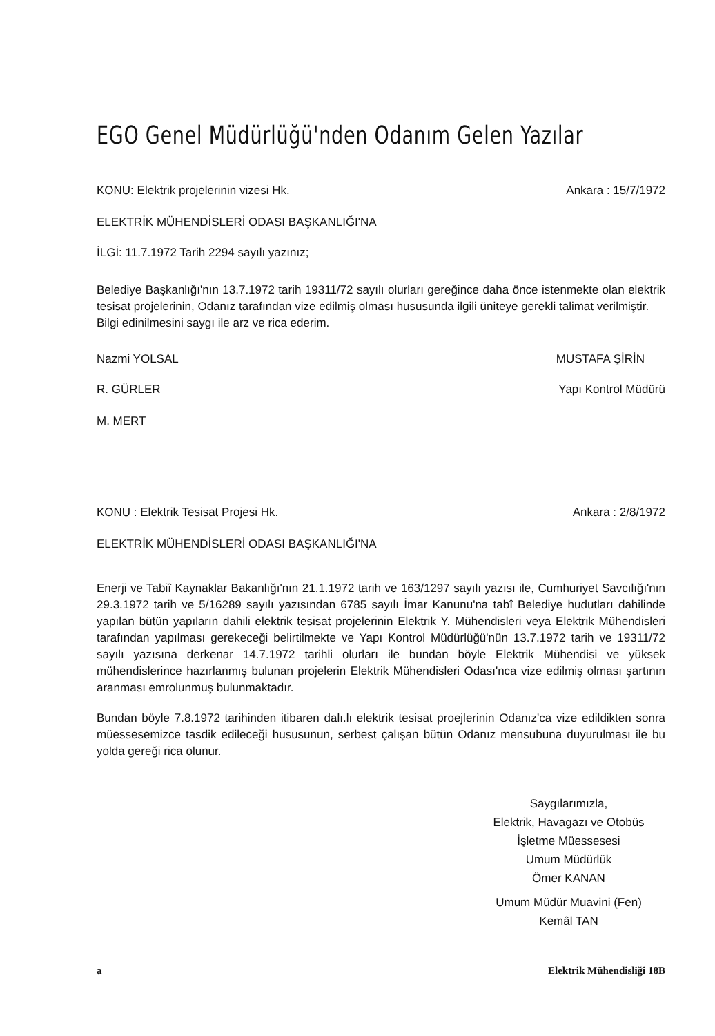EGO Genel Müdürlüğü'nden Odanım Gelen Yazılar
KONU: Elektrik projelerinin vizesi Hk. Ankara : 15/7/1972
ELEKTRİK MÜHENDİSLERİ ODASI BAŞKANLIĞI'NA
İLGİ: 11.7.1972 Tarih 2294 sayılı yazınız;
Belediye Başkanlığı'nın 13.7.1972 tarih 19311/72 sayılı olurları gereğince daha önce istenmekte olan elektrik tesisat projelerinin, Odanız tarafından vize edilmiş olması hususunda ilgili üniteye gerekli talimat verilmiştir.
Bilgi edinilmesini saygı ile arz ve rica ederim.
Nazmi YOLSAL MUSTAFA ŞİRİN
R. GÜRLER Yapı Kontrol Müdürü
M. MERT
KONU : Elektrik Tesisat Projesi Hk. Ankara : 2/8/1972
ELEKTRİK MÜHENDİSLERİ ODASI BAŞKANLIĞI'NA
Enerji ve Tabiî Kaynaklar Bakanlığı'nın 21.1.1972 tarih ve 163/1297 sayılı yazısı ile, Cumhuriyet Savcılığı'nın 29.3.1972 tarih ve 5/16289 sayılı yazısından 6785 sayılı İmar Kanunu'na tabî Belediye hudutları dahilinde yapılan bütün yapıların dahili elektrik tesisat projelerinin Elektrik Y. Mühendisleri veya Elektrik Mühendisleri tarafından yapılması gerekeceği belirtilmekte ve Yapı Kontrol Müdürlüğü'nün 13.7.1972 tarih ve 19311/72 sayılı yazısına derkenar 14.7.1972 tarihli olurları ile bundan böyle Elektrik Mühendisi ve yüksek mühendislerince hazırlanmış bulunan projelerin Elektrik Mühendisleri Odası'nca vize edilmiş olması şartının aranması emrolunmuş bulunmaktadır.
Bundan böyle 7.8.1972 tarihinden itibaren dalı.lı elektrik tesisat proejlerinin Odanız'ca vize edildikten sonra müessesemizce tasdik edileceği hususunun, serbest çalışan bütün Odanız mensubuna duyurulması ile bu yolda gereği rica olunur.
Saygılarımızla,
Elektrik, Havagazı ve Otobüs
İşletme Müessesesi
Umum Müdürlük
Ömer KANAN
Umum Müdür Muavini (Fen)
Kemâl TAN
a Elektrik Mühendisliği 18B